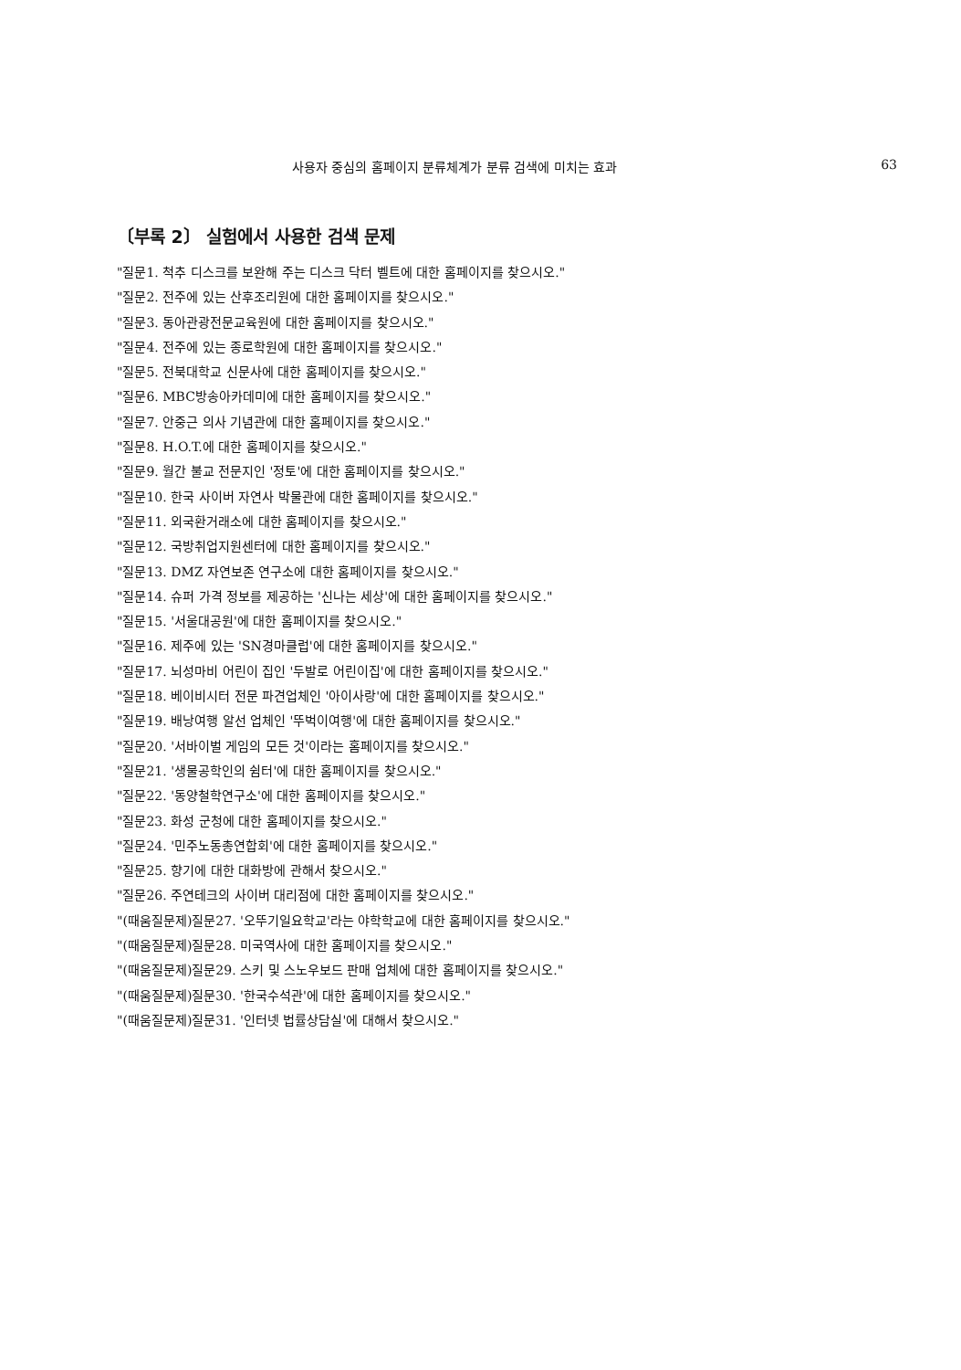사용자 중심의 홈페이지 분류체계가 분류 검색에 미치는 효과 63
〔부록 2〕 실험에서 사용한 검색 문제
"질문1. 척추 디스크를 보완해 주는 디스크 닥터 벨트에 대한 홈페이지를 찾으시오."
"질문2. 전주에 있는 산후조리원에 대한 홈페이지를 찾으시오."
"질문3. 동아관광전문교육원에 대한 홈페이지를 찾으시오."
"질문4. 전주에 있는 종로학원에 대한 홈페이지를 찾으시오."
"질문5. 전북대학교 신문사에 대한 홈페이지를 찾으시오."
"질문6. MBC방송아카데미에 대한 홈페이지를 찾으시오."
"질문7. 안중근 의사 기념관에 대한 홈페이지를 찾으시오."
"질문8. H.O.T.에 대한 홈페이지를 찾으시오."
"질문9. 월간 불교 전문지인 '정토'에 대한 홈페이지를 찾으시오."
"질문10. 한국 사이버 자연사 박물관에 대한 홈페이지를 찾으시오."
"질문11. 외국환거래소에 대한 홈페이지를 찾으시오."
"질문12. 국방취업지원센터에 대한 홈페이지를 찾으시오."
"질문13. DMZ 자연보존 연구소에 대한 홈페이지를 찾으시오."
"질문14. 슈퍼 가격 정보를 제공하는 '신나는 세상'에 대한 홈페이지를 찾으시오."
"질문15. '서울대공원'에 대한 홈페이지를 찾으시오."
"질문16. 제주에 있는 'SN경마클럽'에 대한 홈페이지를 찾으시오."
"질문17. 뇌성마비 어린이 집인 '두발로 어린이집'에 대한 홈페이지를 찾으시오."
"질문18. 베이비시터 전문 파견업체인 '아이사랑'에 대한 홈페이지를 찾으시오."
"질문19. 배낭여행 알선 업체인 '뚜벅이여행'에 대한 홈페이지를 찾으시오."
"질문20. '서바이벌 게임의 모든 것'이라는 홈페이지를 찾으시오."
"질문21. '생물공학인의 쉼터'에 대한 홈페이지를 찾으시오."
"질문22. '동양철학연구소'에 대한 홈페이지를 찾으시오."
"질문23. 화성 군청에 대한 홈페이지를 찾으시오."
"질문24. '민주노동총연합회'에 대한 홈페이지를 찾으시오."
"질문25. 향기에 대한 대화방에 관해서 찾으시오."
"질문26. 주연테크의 사이버 대리점에 대한 홈페이지를 찾으시오."
"(때움질문제)질문27. '오뚜기일요학교'라는 야학학교에 대한 홈페이지를 찾으시오."
"(때움질문제)질문28. 미국역사에 대한 홈페이지를 찾으시오."
"(때움질문제)질문29. 스키 및 스노우보드 판매 업체에 대한 홈페이지를 찾으시오."
"(때움질문제)질문30. '한국수석관'에 대한 홈페이지를 찾으시오."
"(때움질문제)질문31. '인터넷 법률상담실'에 대해서 찾으시오."